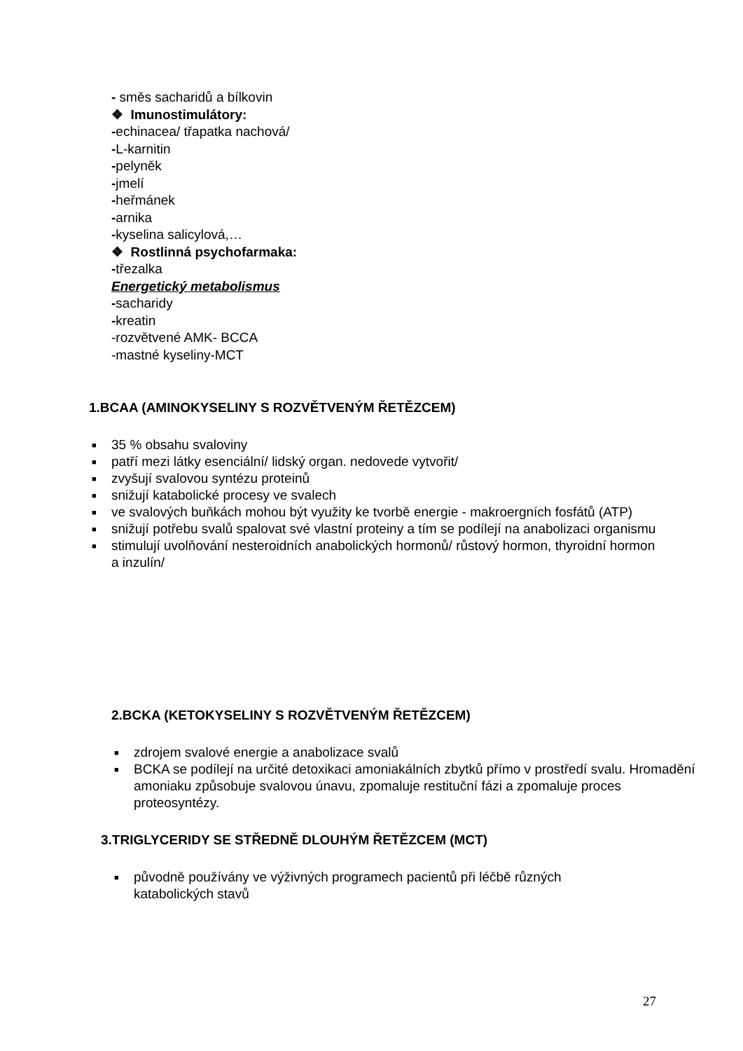- směs sacharidů a bílkovin
❖ Imunostimulátory:
-echinacea/ třapatka nachová/
-L-karnitin
-pelyněk
-jmelí
-heřmánek
-arnika
-kyselina salicylová,…
❖ Rostlinná psychofarmaka:
-třezalka
Energetický metabolismus
-sacharidy
-kreatin
-rozvětvené AMK- BCCA
-mastné kyseliny-MCT
1.BCAA (AMINOKYSELINY S ROZVĚTVENÝM ŘETĚZCEM)
■ 35 % obsahu svaloviny
■ patří mezi látky esenciální/ lidský organ. nedovede vytvořit/
■ zvyšují svalovou syntézu proteinů
■ snižují katabolické procesy ve svalech
■ ve svalových buňkách mohou být využity ke tvorbě energie - makroergních fosfátů (ATP)
■ snižují potřebu svalů spalovat své vlastní proteiny a tím se podílejí na anabolizaci organismu
■ stimulují uvolňování nesteroidních anabolických hormonů/ růstový hormon, thyroidní hormon a inzulín/
2.BCKA (KETOKYSELINY S ROZVĚTVENÝM ŘETĚZCEM)
■ zdrojem svalové energie a anabolizace svalů
■ BCKA se podílejí na určité detoxikaci amoniakálních zbytků přímo v prostředí svalu. Hromadění amoniaku způsobuje svalovou únavu, zpomaluje restituční fázi a zpomaluje proces proteosyntézy.
3.TRIGLYCERIDY SE STŘEDNĚ DLOUHÝM ŘETĚZCEM (MCT)
■ původně používány ve výživných programech pacientů při léčbě různých katabolických stavů
27